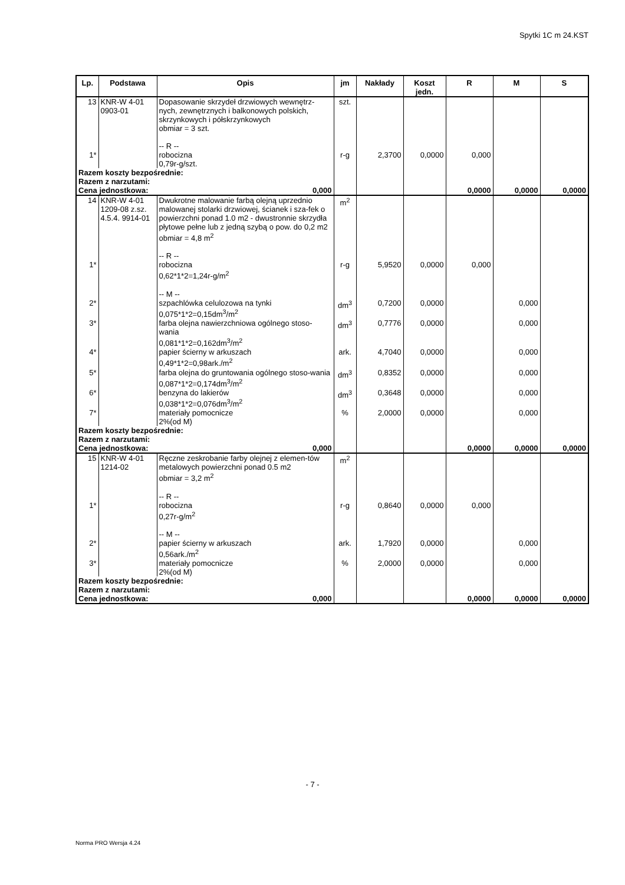Spytki 1C m 24.KST
| Lp. | Podstawa | Opis | jm | Nakłady | Koszt jedn. | R | M | S |
| --- | --- | --- | --- | --- | --- | --- | --- | --- |
| 13 | KNR-W 4-01 0903-01 | Dopasowanie skrzydeł drzwiowych wewnętrz-nych, zewnętrznych i balkonowych polskich, skrzynkowych i półskrzynkowych obmiar = 3 szt. -- R -- | szt. | | | | | |
| 1* | | robocizna 0,79r-g/szt. | r-g | 2,3700 | 0,0000 | 0,000 | | |
| Razem koszty bezpośrednie: Razem z narzutami: Cena jednostkowa: 0,000 | | | | | | 0,0000 | 0,0000 | 0,0000 |
| 14 | KNR-W 4-01 1209-08 z.sz. 4.5.4. 9914-01 | Dwukrotne malowanie farbą olejną uprzednio malowanej stolarki drzwiowej, ścianek i sza-fek o powierzchni ponad 1.0 m2 - dwustronnie skrzydła płytowe pełne lub z jedną szybą o pow. do 0,2 m2 obmiar = 4,8 m<sup>2</sup> -- R -- | m<sup>2</sup> | | | | | |
| 1* | | robocizna 0,62*1*2=1,24r-g/m<sup>2</sup> -- M -- | r-g | 5,9520 | 0,0000 | 0,000 | | |
| 2* | | szpachlówka celulozowa na tynki 0,075*1*2=0,15dm<sup>3</sup>/m<sup>2</sup> | dm<sup>3</sup> | 0,7200 | 0,0000 | | 0,000 | |
| 3* | | farba olejna nawierzchniowa ogólnego stoso-wania 0,081*1*2=0,162dm<sup>3</sup>/m<sup>2</sup> | dm<sup>3</sup> | 0,7776 | 0,0000 | | 0,000 | |
| 4* | | papier ścierny w arkuszach 0,49*1*2=0,98ark./m<sup>2</sup> | ark. | 4,7040 | 0,0000 | | 0,000 | |
| 5* | | farba olejna do gruntowania ogólnego stoso-wania 0,087*1*2=0,174dm<sup>3</sup>/m<sup>2</sup> | dm<sup>3</sup> | 0,8352 | 0,0000 | | 0,000 | |
| 6* | | benzyna do lakierów 0,038*1*2=0,076dm<sup>3</sup>/m<sup>2</sup> | dm<sup>3</sup> | 0,3648 | 0,0000 | | 0,000 | |
| 7* | | materiały pomocnicze 2%(od M) | % | 2,0000 | 0,0000 | | 0,000 | |
| Razem koszty bezpośrednie: Razem z narzutami: Cena jednostkowa: 0,000 | | | | | | 0,0000 | 0,0000 | 0,0000 |
| 15 | KNR-W 4-01 1214-02 | Ręczne zeskrobanie farby olejnej z elemen-tów metalowych powierzchni ponad 0.5 m2 obmiar = 3,2 m<sup>2</sup> -- R -- | m<sup>2</sup> | | | | | |
| 1* | | robocizna 0,27r-g/m<sup>2</sup> -- M -- | r-g | 0,8640 | 0,0000 | 0,000 | | |
| 2* | | papier ścierny w arkuszach 0,56ark./m<sup>2</sup> | ark. | 1,7920 | 0,0000 | | 0,000 | |
| 3* | | materiały pomocnicze 2%(od M) | % | 2,0000 | 0,0000 | | 0,000 | |
| Razem koszty bezpośrednie: Razem z narzutami: Cena jednostkowa: 0,000 | | | | | | 0,0000 | 0,0000 | 0,0000 |
- 7 -
Norma PRO Wersja 4.24